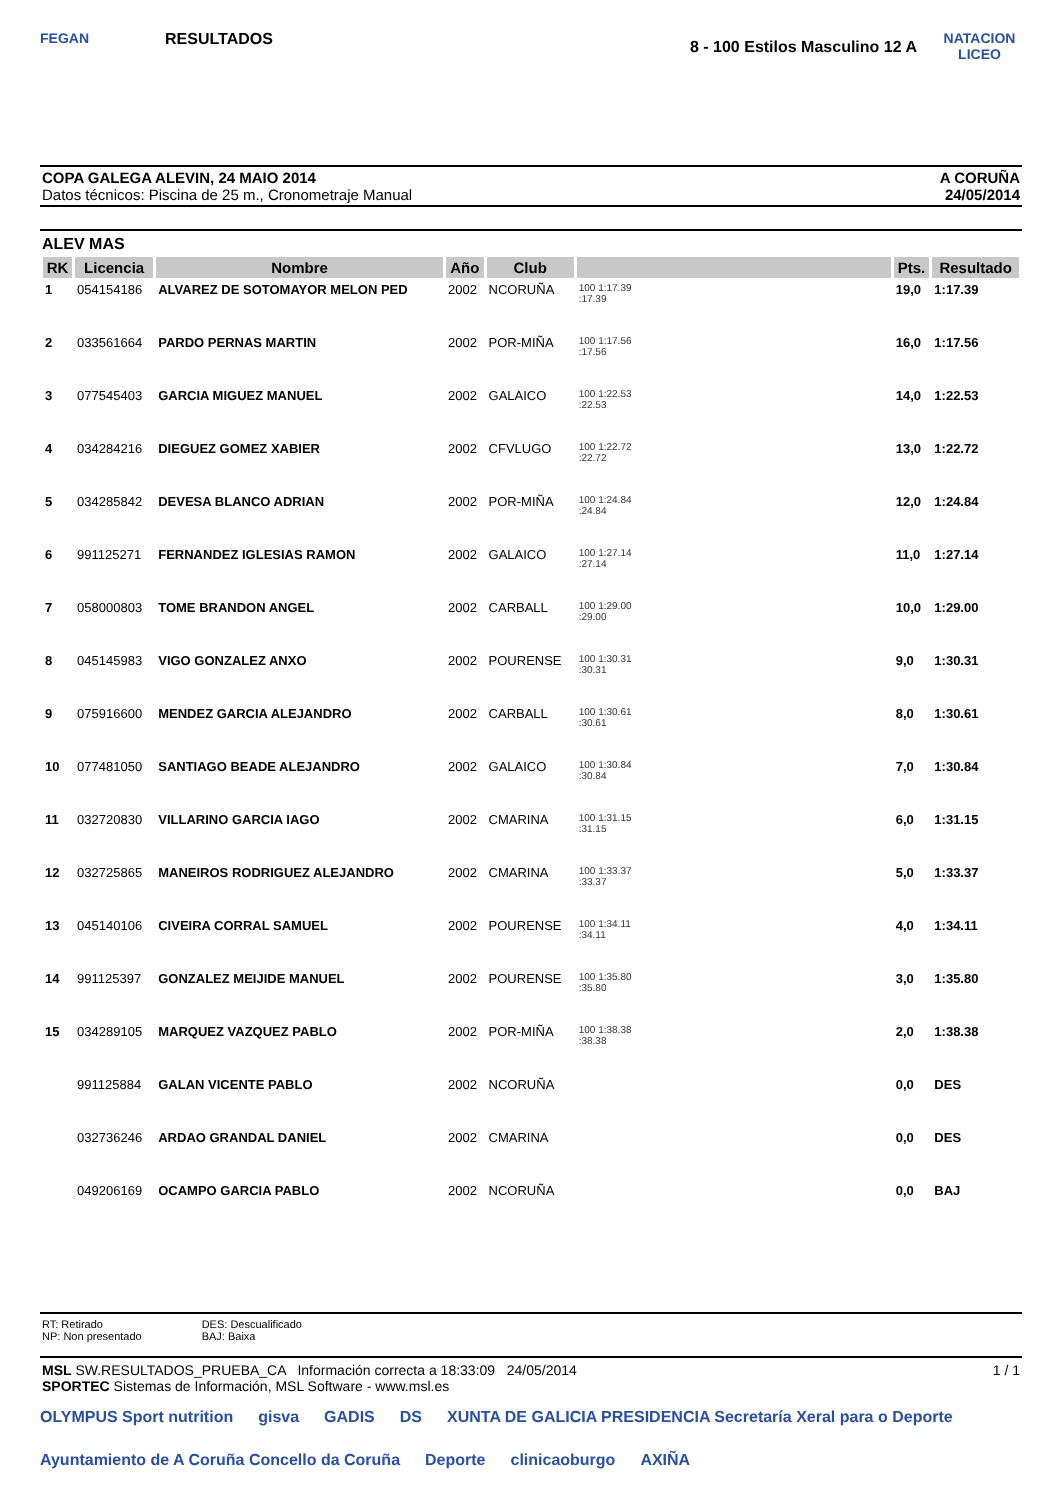FEGAN
RESULTADOS
8 - 100 Estilos Masculino 12 A
NATACION
LICEO
COPA GALEGA ALEVIN, 24 MAIO 2014
Datos técnicos: Piscina de 25 m., Cronometraje Manual
A CORUÑA
24/05/2014
ALEV MAS
| RK | Licencia | Nombre | Año | Club | | Pts. | Resultado |
| --- | --- | --- | --- | --- | --- | --- | --- |
| 1 | 054154186 | ALVAREZ DE SOTOMAYOR MELON PED | 2002 | NCORUÑA | 100 1:17.39 :17.39 | 19,0 | 1:17.39 |
| 2 | 033561664 | PARDO PERNAS MARTIN | 2002 | POR-MIÑA | 100 1:17.56 :17.56 | 16,0 | 1:17.56 |
| 3 | 077545403 | GARCIA MIGUEZ MANUEL | 2002 | GALAICO | 100 1:22.53 :22.53 | 14,0 | 1:22.53 |
| 4 | 034284216 | DIEGUEZ GOMEZ XABIER | 2002 | CFVLUGO | 100 1:22.72 :22.72 | 13,0 | 1:22.72 |
| 5 | 034285842 | DEVESA BLANCO ADRIAN | 2002 | POR-MIÑA | 100 1:24.84 :24.84 | 12,0 | 1:24.84 |
| 6 | 991125271 | FERNANDEZ IGLESIAS RAMON | 2002 | GALAICO | 100 1:27.14 :27.14 | 11,0 | 1:27.14 |
| 7 | 058000803 | TOME BRANDON ANGEL | 2002 | CARBALL | 100 1:29.00 :29.00 | 10,0 | 1:29.00 |
| 8 | 045145983 | VIGO GONZALEZ ANXO | 2002 | POURENSE | 100 1:30.31 :30.31 | 9,0 | 1:30.31 |
| 9 | 075916600 | MENDEZ GARCIA ALEJANDRO | 2002 | CARBALL | 100 1:30.61 :30.61 | 8,0 | 1:30.61 |
| 10 | 077481050 | SANTIAGO BEADE ALEJANDRO | 2002 | GALAICO | 100 1:30.84 :30.84 | 7,0 | 1:30.84 |
| 11 | 032720830 | VILLARINO GARCIA IAGO | 2002 | CMARINA | 100 1:31.15 :31.15 | 6,0 | 1:31.15 |
| 12 | 032725865 | MANEIROS RODRIGUEZ ALEJANDRO | 2002 | CMARINA | 100 1:33.37 :33.37 | 5,0 | 1:33.37 |
| 13 | 045140106 | CIVEIRA CORRAL SAMUEL | 2002 | POURENSE | 100 1:34.11 :34.11 | 4,0 | 1:34.11 |
| 14 | 991125397 | GONZALEZ MEIJIDE MANUEL | 2002 | POURENSE | 100 1:35.80 :35.80 | 3,0 | 1:35.80 |
| 15 | 034289105 | MARQUEZ VAZQUEZ PABLO | 2002 | POR-MIÑA | 100 1:38.38 :38.38 | 2,0 | 1:38.38 |
| | 991125884 | GALAN VICENTE PABLO | 2002 | NCORUÑA | | 0,0 | DES |
| | 032736246 | ARDAO GRANDAL DANIEL | 2002 | CMARINA | | 0,0 | DES |
| | 049206169 | OCAMPO GARCIA PABLO | 2002 | NCORUÑA | | 0,0 | BAJ |
RT: Retirado
NP: Non presentado
DES: Descualificado
BAJ: Baixa
MSL SW.RESULTADOS_PRUEBA_CA Información correcta a 18:33:09 24/05/2014 1 / 1
SPORTEC Sistemas de Información, MSL Software - www.msl.es
OLYMPUS Sport nutrition gisva GADIS DS XUNTA DE GALICIA PRESIDENCIA Secretaría Xeral para o Deporte Ayuntamiento de A Coruña Concello da Coruña Deporte clinicaoburgo AXIÑA